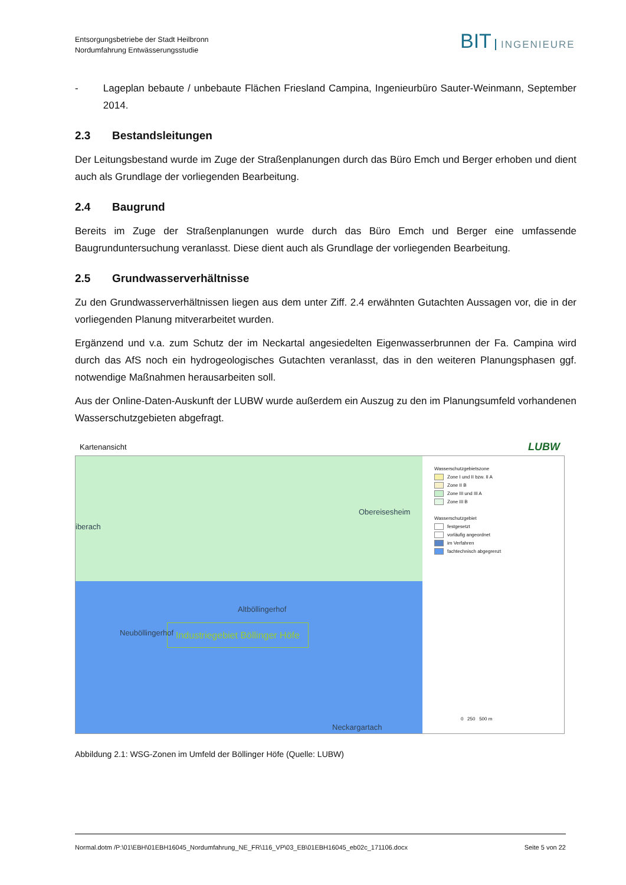Entsorgungsbetriebe der Stadt Heilbronn
Nordumfahrung Entwässerungsstudie
BIT INGENIEURE
- Lageplan bebaute / unbebaute Flächen Friesland Campina, Ingenieurbüro Sauter-Weinmann, September 2014.
2.3 Bestandsleitungen
Der Leitungsbestand wurde im Zuge der Straßenplanungen durch das Büro Emch und Berger erhoben und dient auch als Grundlage der vorliegenden Bearbeitung.
2.4 Baugrund
Bereits im Zuge der Straßenplanungen wurde durch das Büro Emch und Berger eine umfassende Baugrunduntersuchung veranlasst. Diese dient auch als Grundlage der vorliegenden Bearbeitung.
2.5 Grundwasserverhältnisse
Zu den Grundwasserverhältnissen liegen aus dem unter Ziff. 2.4 erwähnten Gutachten Aussagen vor, die in der vorliegenden Planung mitverarbeitet wurden.
Ergänzend und v.a. zum Schutz der im Neckartal angesiedelten Eigenwasserbrunnen der Fa. Campina wird durch das AfS noch ein hydrogeologisches Gutachten veranlasst, das in den weiteren Planungsphasen ggf. notwendige Maßnahmen herausarbeiten soll.
Aus der Online-Daten-Auskunft der LUBW wurde außerdem ein Auszug zu den im Planungsumfeld vorhandenen Wasserschutzgebieten abgefragt.
Kartenansicht LUBW
Obereisesheim
iberach
Altböllingerhof
Neuböllingerhof Industriegebiet Böllinger Höfe
Neckargartach
Wasserschutzgebietszone
Zone I und II bzw. II A
Zone II B
Zone III und III A
Zone III B
Wasserschutzgebiet
festgesetzt
vorläufig angeordnet
im Verfahren
fachtechnisch abgegrenzt
0 250 500 m
Abbildung 2.1: WSG-Zonen im Umfeld der Böllinger Höfe (Quelle: LUBW)
Normal.dotm /P:\01\EBH\01EBH16045_Nordumfahrung_NE_FR\116_VP\03_EB\01EBH16045_eb02c_171106.docx Seite 5 von 22